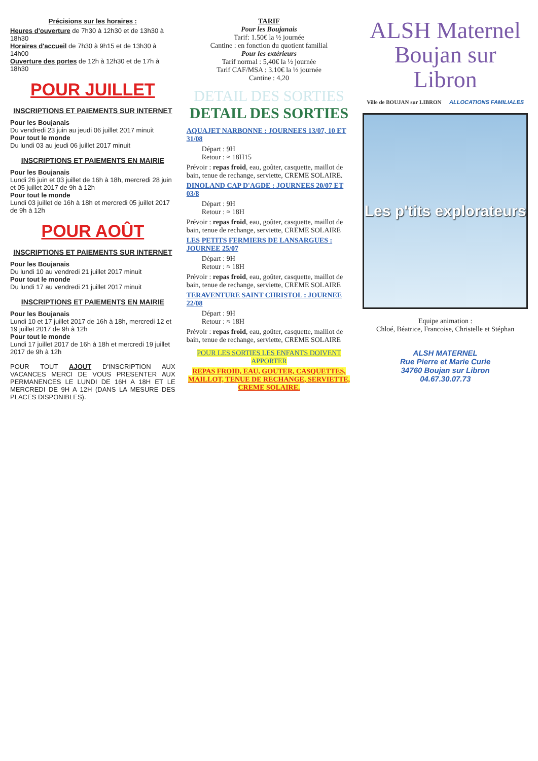Précisions sur les horaires :
Heures d'ouverture de 7h30 à 12h30 et de 13h30 à 18h30
Horaires d'accueil de 7h30 à 9h15 et de 13h30 à 14h00
Ouverture des portes de 12h à 12h30 et de 17h à 18h30
POUR JUILLET
INSCRIPTIONS ET PAIEMENTS SUR INTERNET
Pour les Boujanais
Du vendredi 23 juin au jeudi 06 juillet 2017 minuit
Pour tout le monde
Du lundi 03 au jeudi 06 juillet 2017 minuit
INSCRIPTIONS ET PAIEMENTS EN MAIRIE
Pour les Boujanais
Lundi 26 juin et 03 juillet de 16h à 18h, mercredi 28 juin et 05 juillet 2017 de 9h à 12h
Pour tout le monde
Lundi 03 juillet de 16h à 18h et mercredi 05 juillet 2017 de 9h à 12h
POUR AOÛT
INSCRIPTIONS ET PAIEMENTS SUR INTERNET
Pour les Boujanais
Du lundi 10 au vendredi 21 juillet 2017 minuit
Pour tout le monde
Du lundi 17 au vendredi 21 juillet 2017 minuit
INSCRIPTIONS ET PAIEMENTS EN MAIRIE
Pour les Boujanais
Lundi 10 et 17 juillet 2017 de 16h à 18h, mercredi 12 et 19 juillet 2017 de 9h à 12h
Pour tout le monde
Lundi 17 juillet 2017 de 16h à 18h et mercredi 19 juillet 2017 de 9h à 12h
POUR TOUT AJOUT D'INSCRIPTION AUX VACANCES MERCI DE VOUS PRESENTER AUX PERMANENCES LE LUNDI DE 16H A 18H ET LE MERCREDI DE 9H A 12H (DANS LA MESURE DES PLACES DISPONIBLES).
TARIF
Pour les Boujanais
Tarif: 1.50€ la ½ journée
Cantine : en fonction du quotient familial
Pour les extérieurs
Tarif normal : 5,40€ la ½ journée
Tarif CAF/MSA : 3.10€ la ½ journée
Cantine : 4,20
DETAIL DES SORTIES
DETAIL DES SORTIES
AQUAJET NARBONNE : JOURNEES 13/07, 10 ET 31/08
Départ : 9H
Retour : ≈ 18H15
Prévoir : repas froid, eau, goûter, casquette, maillot de bain, tenue de rechange, serviette, CREME SOLAIRE.
DINOLAND CAP D'AGDE : JOURNEES 20/07 ET 03/8
Départ : 9H
Retour : ≈ 18H
Prévoir : repas froid, eau, goûter, casquette, maillot de bain, tenue de rechange, serviette, CREME SOLAIRE
LES PETITS FERMIERS DE LANSARGUES : JOURNEE 25/07
Départ : 9H
Retour : ≈ 18H
Prévoir : repas froid, eau, goûter, casquette, maillot de bain, tenue de rechange, serviette, CREME SOLAIRE
TERAVENTURE SAINT CHRISTOL : JOURNEE 22/08
Départ : 9H
Retour : ≈ 18H
Prévoir : repas froid, eau, goûter, casquette, maillot de bain, tenue de rechange, serviette, CREME SOLAIRE
POUR LES SORTIES LES ENFANTS DOIVENT APPORTER
REPAS FROID, EAU, GOUTER, CASQUETTES, MAILLOT, TENUE DE RECHANGE, SERVIETTE, CREME SOLAIRE.
ALSH Maternel
Boujan sur Libron
Ville de BOUJAN sur LIBRON ALLOCATIONS FAMILIALES
Les p'tits explorateurs
Equipe animation :
Chloé, Béatrice, Francoise, Christelle et Stéphan
ALSH MATERNEL
Rue Pierre et Marie Curie
34760 Boujan sur Libron
04.67.30.07.73